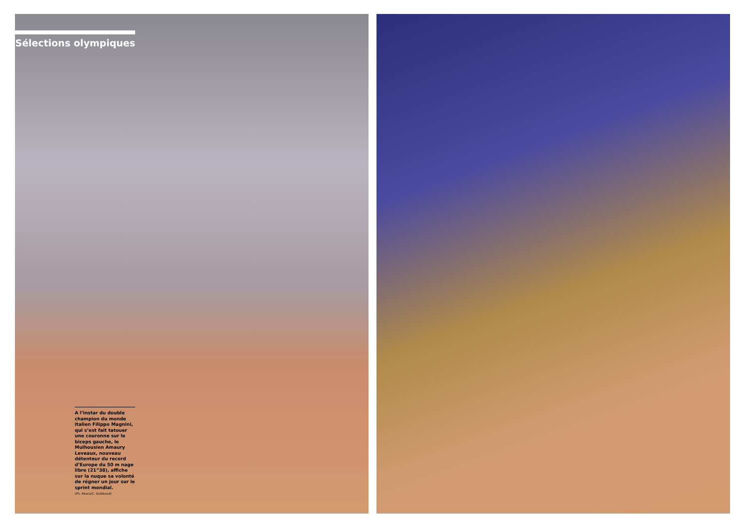Sélections olympiques
A l’instar du double champion du monde italien Filippo Magnini, qui s’est fait tatouer une couronne sur le biceps gauche, le Mulhousien Amaury Leveaux, nouveau détenteur du record d’Europe du 50 m nage libre (21”38), affiche sur la nuque sa volonté de régner un jour sur le sprint mondial.
(Ph. Abaca/C. Guibbaud)